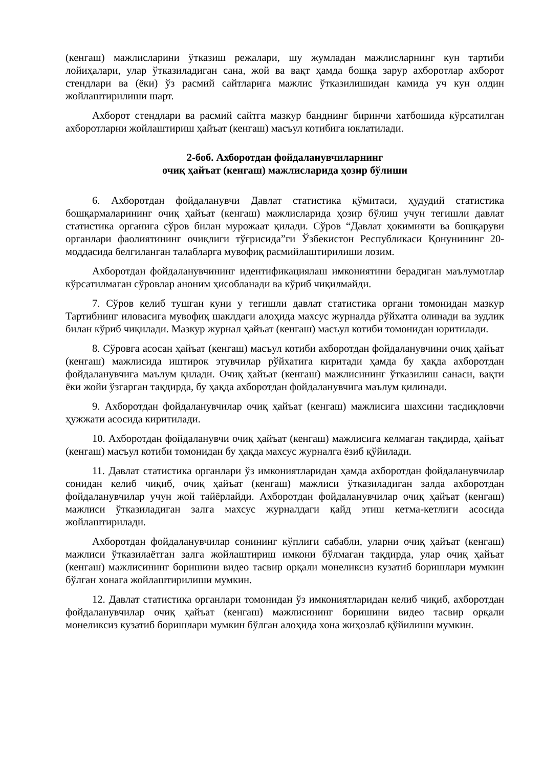(кенгаш) мажлисларини ўтказиш режалари, шу жумладан мажлисларнинг кун тартиби лойиҳалари, улар ўтказиладиган сана, жой ва вақт ҳамда бошқа зарур ахборотлар ахборот стендлари ва (ёки) ўз расмий сайтларига мажлис ўтказилишидан камида уч кун олдин жойлаштирилиши шарт.
Ахборот стендлари ва расмий сайтга мазкур банднинг биринчи хатбошида кўрсатилган ахборотларни жойлаштириш ҳайъат (кенгаш) масъул котибига юклатилади.
2-боб. Ахборотдан фойдаланувчиларнинг
очиқ ҳайъат (кенгаш) мажлисларида ҳозир бўлиши
6. Ахборотдан фойдаланувчи Давлат статистика қўмитаси, ҳудудий статистика бошқармаларининг очиқ ҳайъат (кенгаш) мажлисларида ҳозир бўлиш учун тегишли давлат статистика органига сўров билан мурожаат қилади. Сўров “Давлат ҳокимияти ва бошқаруви органлари фаолиятининг очиқлиги тўғрисида”ги Ўзбекистон Республикаси Қонунининг 20-моддасида белгиланган талабларга мувофиқ расмийлаштирилиши лозим.
Ахборотдан фойдаланувчининг идентификациялаш имкониятини берадиган маълумотлар кўрсатилмаган сўровлар аноним ҳисобланади ва кўриб чиқилмайди.
7. Сўров келиб тушган куни у тегишли давлат статистика органи томонидан мазкур Тартибнинг иловасига мувофиқ шаклдаги алоҳида махсус журналда рўйхатга олинади ва зудлик билан кўриб чиқилади. Мазкур журнал ҳайъат (кенгаш) масъул котиби томонидан юритилади.
8. Сўровга асосан ҳайъат (кенгаш) масъул котиби ахборотдан фойдаланувчини очиқ ҳайъат (кенгаш) мажлисида иштирок этувчилар рўйхатига киритади ҳамда бу ҳақда ахборотдан фойдаланувчига маълум қилади. Очиқ ҳайъат (кенгаш) мажлисининг ўтказилиш санаси, вақти ёки жойи ўзгарган тақдирда, бу ҳақда ахборотдан фойдаланувчига маълум қилинади.
9. Ахборотдан фойдаланувчилар очиқ ҳайъат (кенгаш) мажлисига шахсини тасдиқловчи ҳужжати асосида киритилади.
10. Ахборотдан фойдаланувчи очиқ ҳайъат (кенгаш) мажлисига келмаган тақдирда, ҳайъат (кенгаш) масъул котиби томонидан бу ҳақда махсус журналга ёзиб қўйилади.
11. Давлат статистика органлари ўз имкониятларидан ҳамда ахборотдан фойдаланувчилар сонидан келиб чиқиб, очиқ ҳайъат (кенгаш) мажлиси ўтказиладиган залда ахборотдан фойдаланувчилар учун жой тайёрлайди. Ахборотдан фойдаланувчилар очиқ ҳайъат (кенгаш) мажлиси ўтказиладиган залга махсус журналдаги қайд этиш кетма-кетлиги асосида жойлаштирилади.
Ахборотдан фойдаланувчилар сонининг кўплиги сабабли, уларни очиқ ҳайъат (кенгаш) мажлиси ўтказилаётган залга жойлаштириш имкони бўлмаган тақдирда, улар очиқ ҳайъат (кенгаш) мажлисининг боришини видео тасвир орқали монеликсиз кузатиб боришлари мумкин бўлган хонага жойлаштирилиши мумкин.
12. Давлат статистика органлари томонидан ўз имкониятларидан келиб чиқиб, ахборотдан фойдаланувчилар очиқ ҳайъат (кенгаш) мажлисининг боришини видео тасвир орқали монеликсиз кузатиб боришлари мумкин бўлган алоҳида хона жиҳозлаб қўйилиши мумкин.